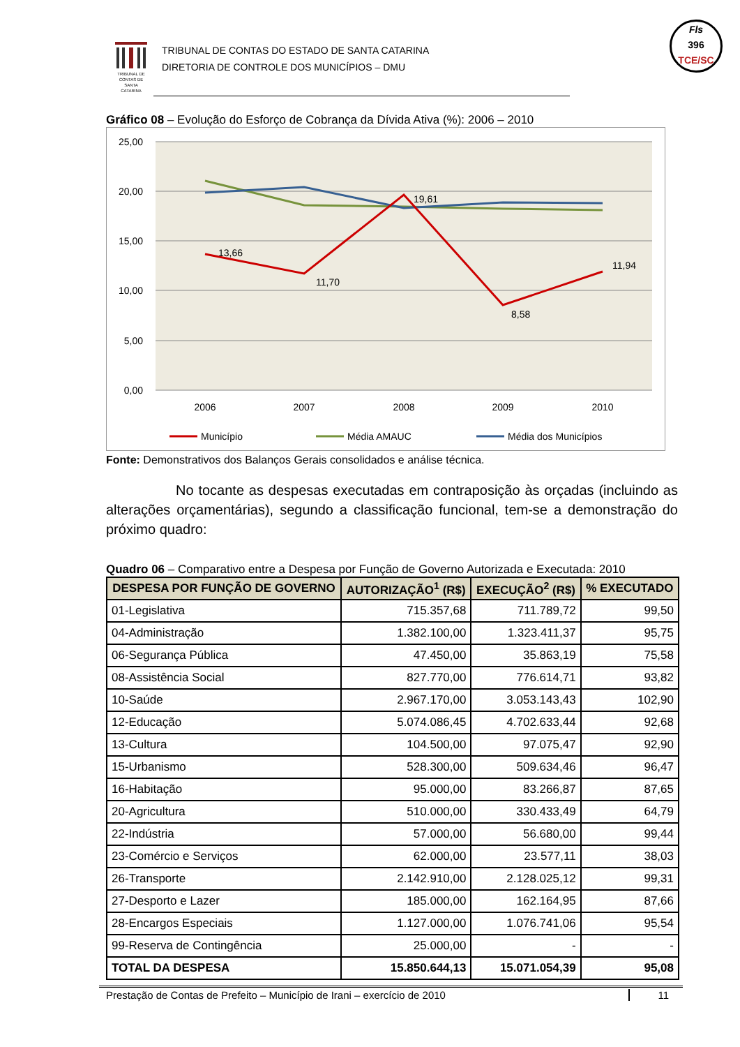TRIBUNAL DE CONTAS DE SANTA CATARINA
TRIBUNAL DE CONTAS DO ESTADO DE SANTA CATARINA
DIRETORIA DE CONTROLE DOS MUNICÍPIOS – DMU
Fls
396
TCE/SC
Gráfico 08 – Evolução do Esforço de Cobrança da Dívida Ativa (%): 2006 – 2010
25,00
20,00
15,00
10,00
5,00
0,00
2006
2007
2008
2009
2010
13,66
11,70
19,61
8,58
11,94
Município
Média AMAUC
Média dos Municípios
Fonte: Demonstrativos dos Balanços Gerais consolidados e análise técnica.
No tocante as despesas executadas em contraposição às orçadas (incluindo as alterações orçamentárias), segundo a classificação funcional, tem-se a demonstração do próximo quadro:
Quadro 06 – Comparativo entre a Despesa por Função de Governo Autorizada e Executada: 2010
| DESPESA POR FUNÇÃO DE GOVERNO | AUTORIZAÇÃO<sup>1</sup> (R$) | EXECUÇÃO<sup>2</sup> (R$) | % EXECUTADO |
| --- | --- | --- | --- |
| 01-Legislativa | 715.357,68 | 711.789,72 | 99,50 |
| 04-Administração | 1.382.100,00 | 1.323.411,37 | 95,75 |
| 06-Segurança Pública | 47.450,00 | 35.863,19 | 75,58 |
| 08-Assistência Social | 827.770,00 | 776.614,71 | 93,82 |
| 10-Saúde | 2.967.170,00 | 3.053.143,43 | 102,90 |
| 12-Educação | 5.074.086,45 | 4.702.633,44 | 92,68 |
| 13-Cultura | 104.500,00 | 97.075,47 | 92,90 |
| 15-Urbanismo | 528.300,00 | 509.634,46 | 96,47 |
| 16-Habitação | 95.000,00 | 83.266,87 | 87,65 |
| 20-Agricultura | 510.000,00 | 330.433,49 | 64,79 |
| 22-Indústria | 57.000,00 | 56.680,00 | 99,44 |
| 23-Comércio e Serviços | 62.000,00 | 23.577,11 | 38,03 |
| 26-Transporte | 2.142.910,00 | 2.128.025,12 | 99,31 |
| 27-Desporto e Lazer | 185.000,00 | 162.164,95 | 87,66 |
| 28-Encargos Especiais | 1.127.000,00 | 1.076.741,06 | 95,54 |
| 99-Reserva de Contingência | 25.000,00 | - | - |
| TOTAL DA DESPESA | 15.850.644,13 | 15.071.054,39 | 95,08 |
Prestação de Contas de Prefeito – Município de Irani – exercício de 2010 11